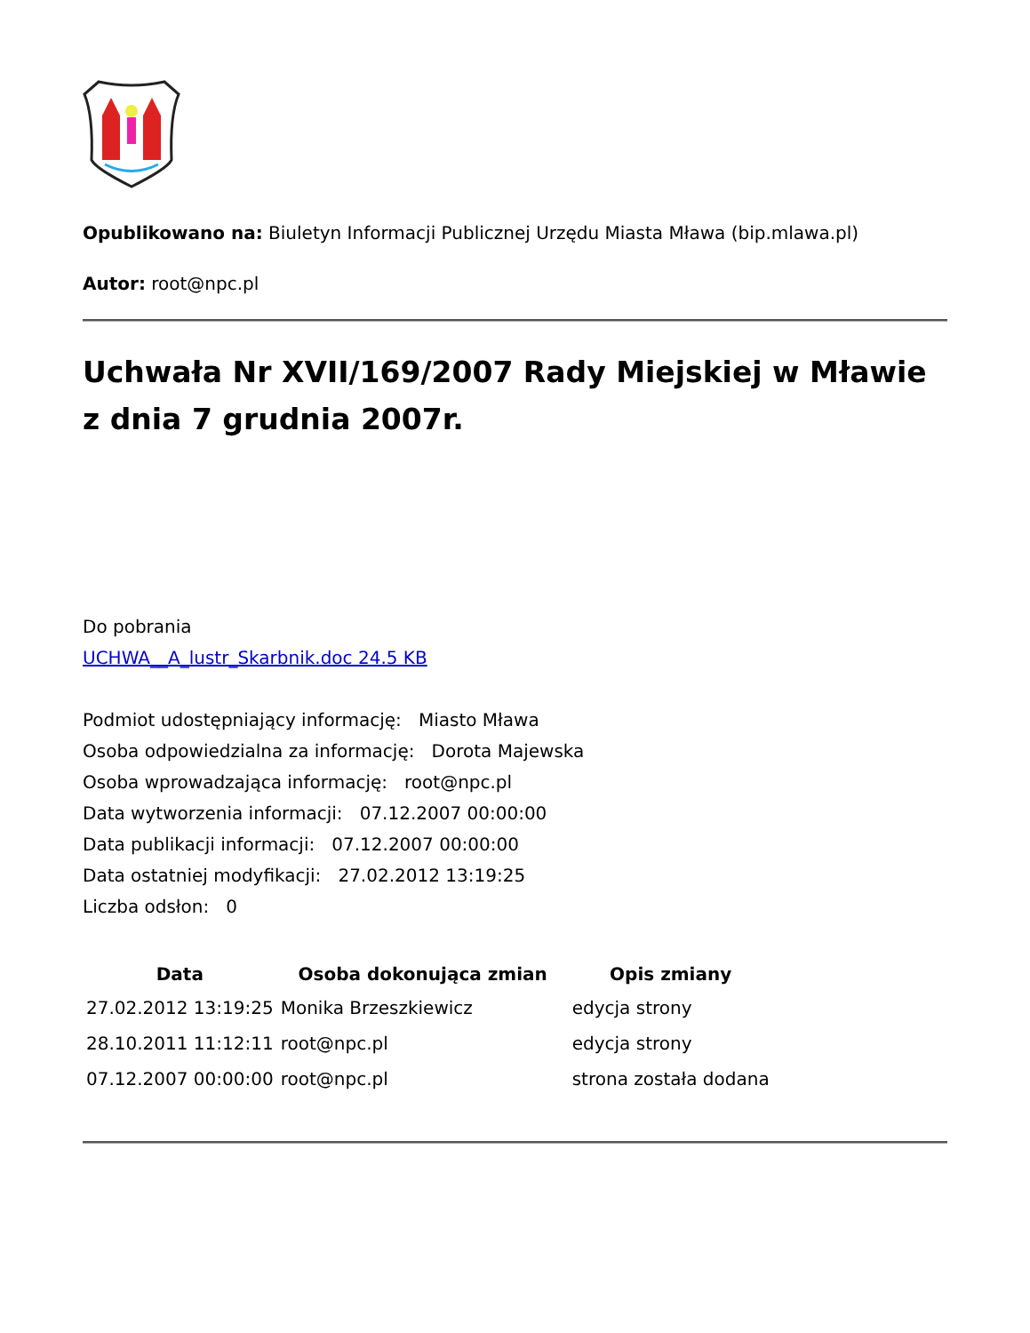Opublikowano na: Biuletyn Informacji Publicznej Urzędu Miasta Mława (bip.mlawa.pl)
Autor: root@npc.pl
Uchwała Nr XVII/169/2007 Rady Miejskiej w Mławie z dnia 7 grudnia 2007r.
Do pobrania
UCHWA__A_lustr_Skarbnik.doc 24.5 KB
Podmiot udostępniający informację: Miasto Mława
Osoba odpowiedzialna za informację: Dorota Majewska
Osoba wprowadzająca informację: root@npc.pl
Data wytworzenia informacji: 07.12.2007 00:00:00
Data publikacji informacji: 07.12.2007 00:00:00
Data ostatniej modyfikacji: 27.02.2012 13:19:25
Liczba odsłon: 0
| Data | Osoba dokonująca zmian | Opis zmiany |
| --- | --- | --- |
| 27.02.2012 13:19:25 | Monika Brzeszkiewicz | edycja strony |
| 28.10.2011 11:12:11 | root@npc.pl | edycja strony |
| 07.12.2007 00:00:00 | root@npc.pl | strona została dodana |